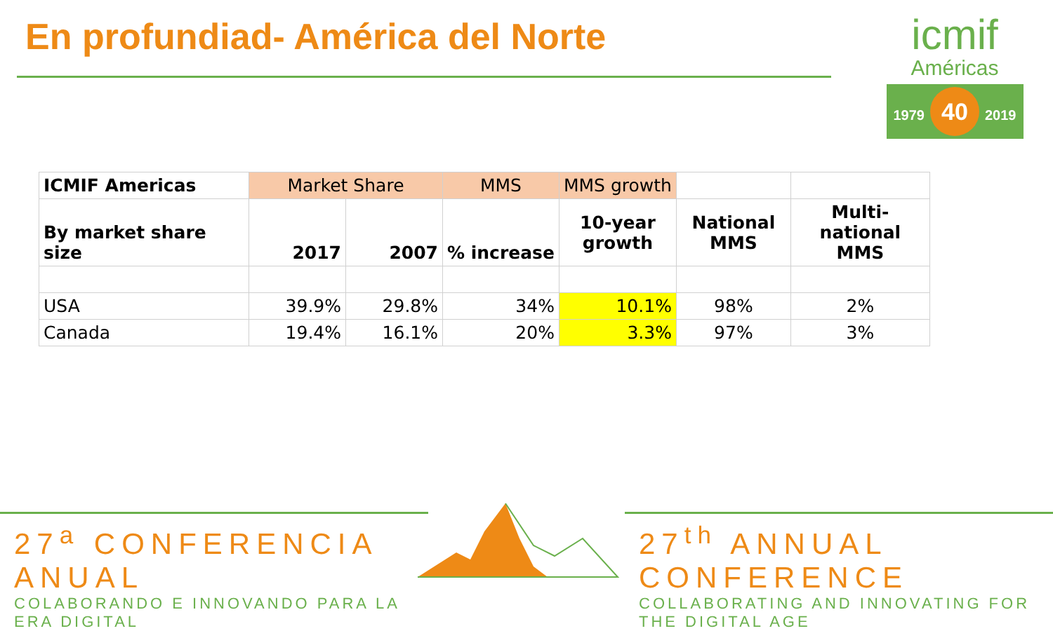En profundiad- América del Norte
icmif
Américas
1979 40 2019
| ICMIF Americas | Market Share | | MMS | MMS growth | | |
| By market share size | 2017 | 2007 | % increase | 10-year growth | National MMS | Multi- national MMS |
| USA | 39.9% | 29.8% | 34% | 10.1% | 98% | 2% |
| Canada | 19.4% | 16.1% | 20% | 3.3% | 97% | 3% |
27<sup>a</sup> CONFERENCIA ANUAL
COLABORANDO E INNOVANDO PARA LA ERA DIGITAL
27<sup>th</sup> ANNUAL CONFERENCE
COLLABORATING AND INNOVATING FOR THE DIGITAL AGE